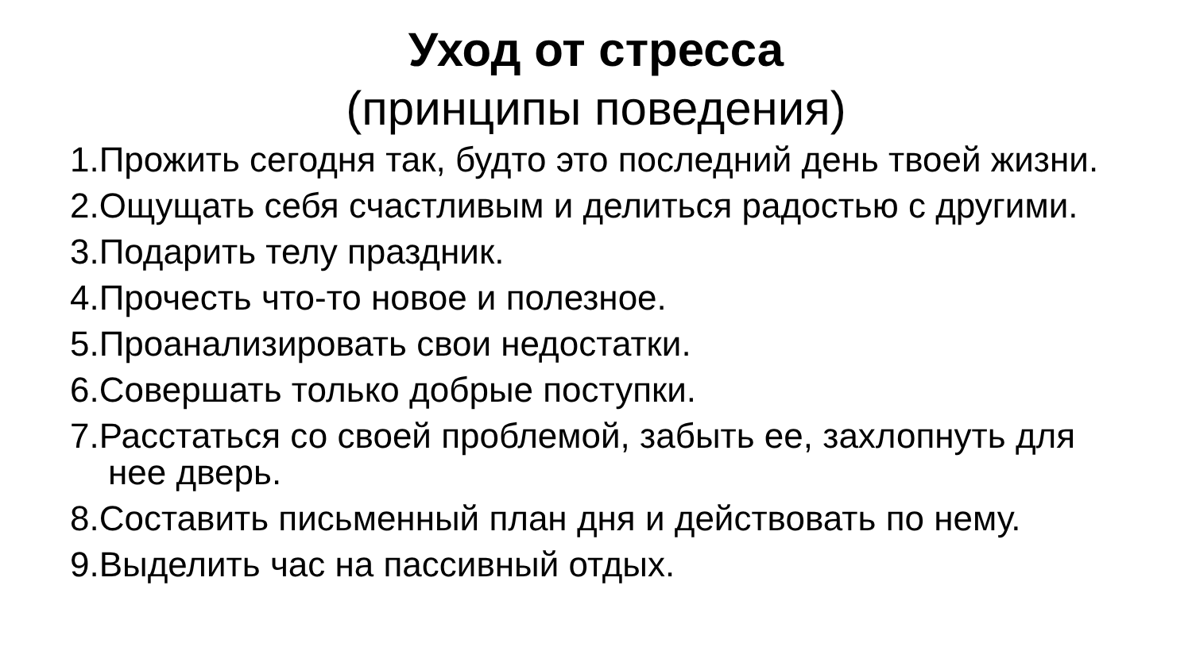Уход от стресса
(принципы поведения)
1.Прожить сегодня так, будто это последний день твоей жизни.
2.Ощущать себя счастливым и делиться радостью с другими.
3.Подарить телу праздник.
4.Прочесть что-то новое и полезное.
5.Проанализировать свои недостатки.
6.Совершать только добрые поступки.
7.Расстаться со своей проблемой, забыть ее, захлопнуть для нее дверь.
8.Составить письменный план дня и действовать по нему.
9.Выделить час на пассивный отдых.